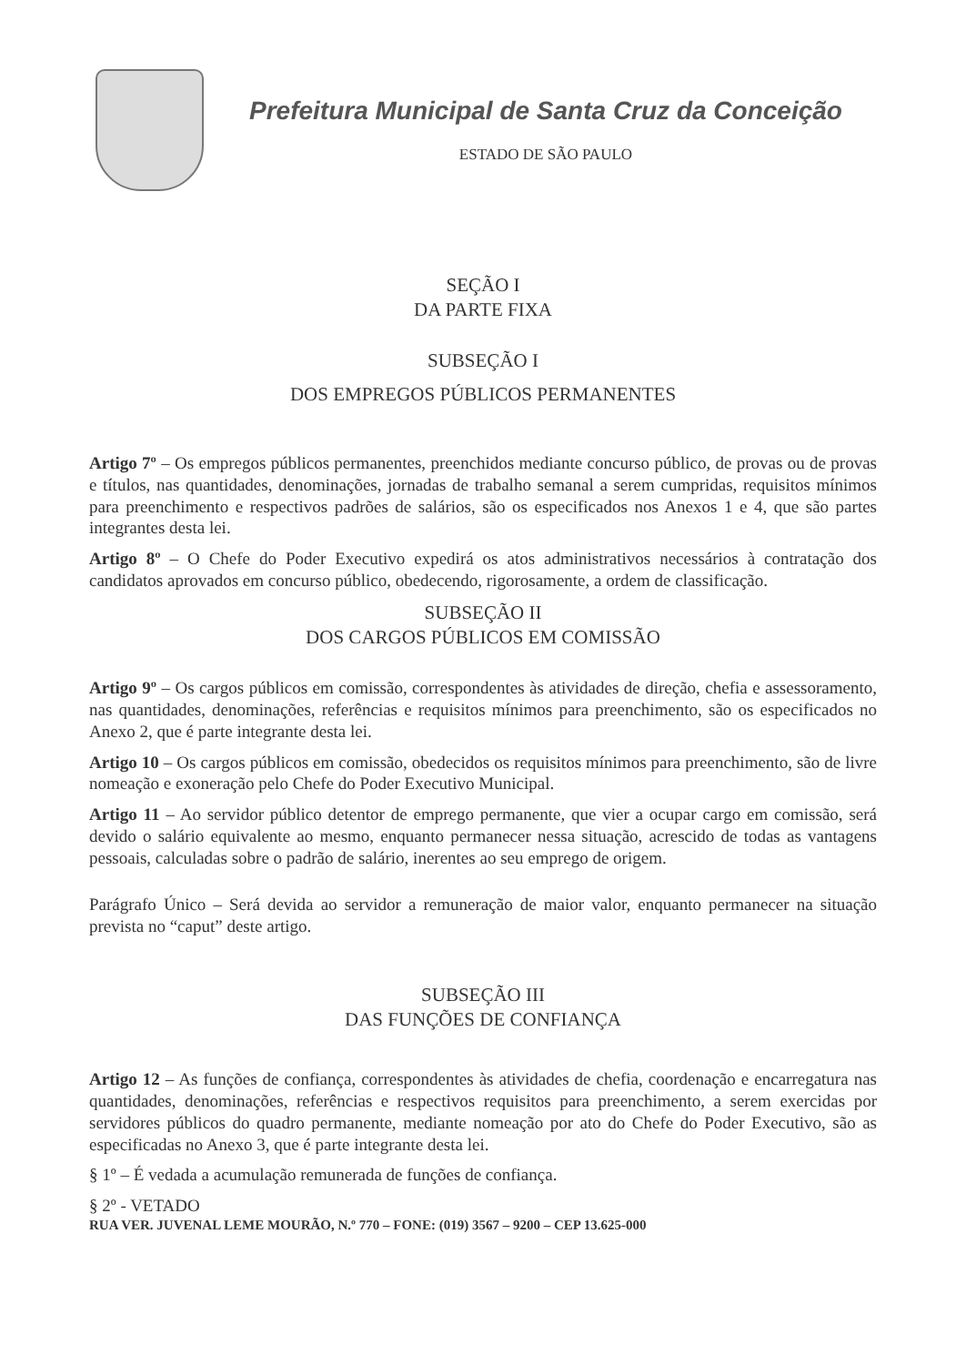Prefeitura Municipal de Santa Cruz da Conceição
ESTADO DE SÃO PAULO
SEÇÃO I
DA PARTE FIXA
SUBSEÇÃO I
DOS EMPREGOS PÚBLICOS PERMANENTES
Artigo 7º – Os empregos públicos permanentes, preenchidos mediante concurso público, de provas ou de provas e títulos, nas quantidades, denominações, jornadas de trabalho semanal a serem cumpridas, requisitos mínimos para preenchimento e respectivos padrões de salários, são os especificados nos Anexos 1 e 4, que são partes integrantes desta lei.
Artigo 8º – O Chefe do Poder Executivo expedirá os atos administrativos necessários à contratação dos candidatos aprovados em concurso público, obedecendo, rigorosamente, a ordem de classificação.
SUBSEÇÃO II
DOS CARGOS PÚBLICOS EM COMISSÃO
Artigo 9º – Os cargos públicos em comissão, correspondentes às atividades de direção, chefia e assessoramento, nas quantidades, denominações, referências e requisitos mínimos para preenchimento, são os especificados no Anexo 2, que é parte integrante desta lei.
Artigo 10 – Os cargos públicos em comissão, obedecidos os requisitos mínimos para preenchimento, são de livre nomeação e exoneração pelo Chefe do Poder Executivo Municipal.
Artigo 11 – Ao servidor público detentor de emprego permanente, que vier a ocupar cargo em comissão, será devido o salário equivalente ao mesmo, enquanto permanecer nessa situação, acrescido de todas as vantagens pessoais, calculadas sobre o padrão de salário, inerentes ao seu emprego de origem.
Parágrafo Único – Será devida ao servidor a remuneração de maior valor, enquanto permanecer na situação prevista no “caput” deste artigo.
SUBSEÇÃO III
DAS FUNÇÕES DE CONFIANÇA
Artigo 12 – As funções de confiança, correspondentes às atividades de chefia, coordenação e encarregatura nas quantidades, denominações, referências e respectivos requisitos para preenchimento, a serem exercidas por servidores públicos do quadro permanente, mediante nomeação por ato do Chefe do Poder Executivo, são as especificadas no Anexo 3, que é parte integrante desta lei.
§ 1º – É vedada a acumulação remunerada de funções de confiança.
§ 2º - VETADO
RUA VER. JUVENAL LEME MOURÃO, N.º 770 – FONE: (019) 3567 – 9200 – CEP 13.625-000